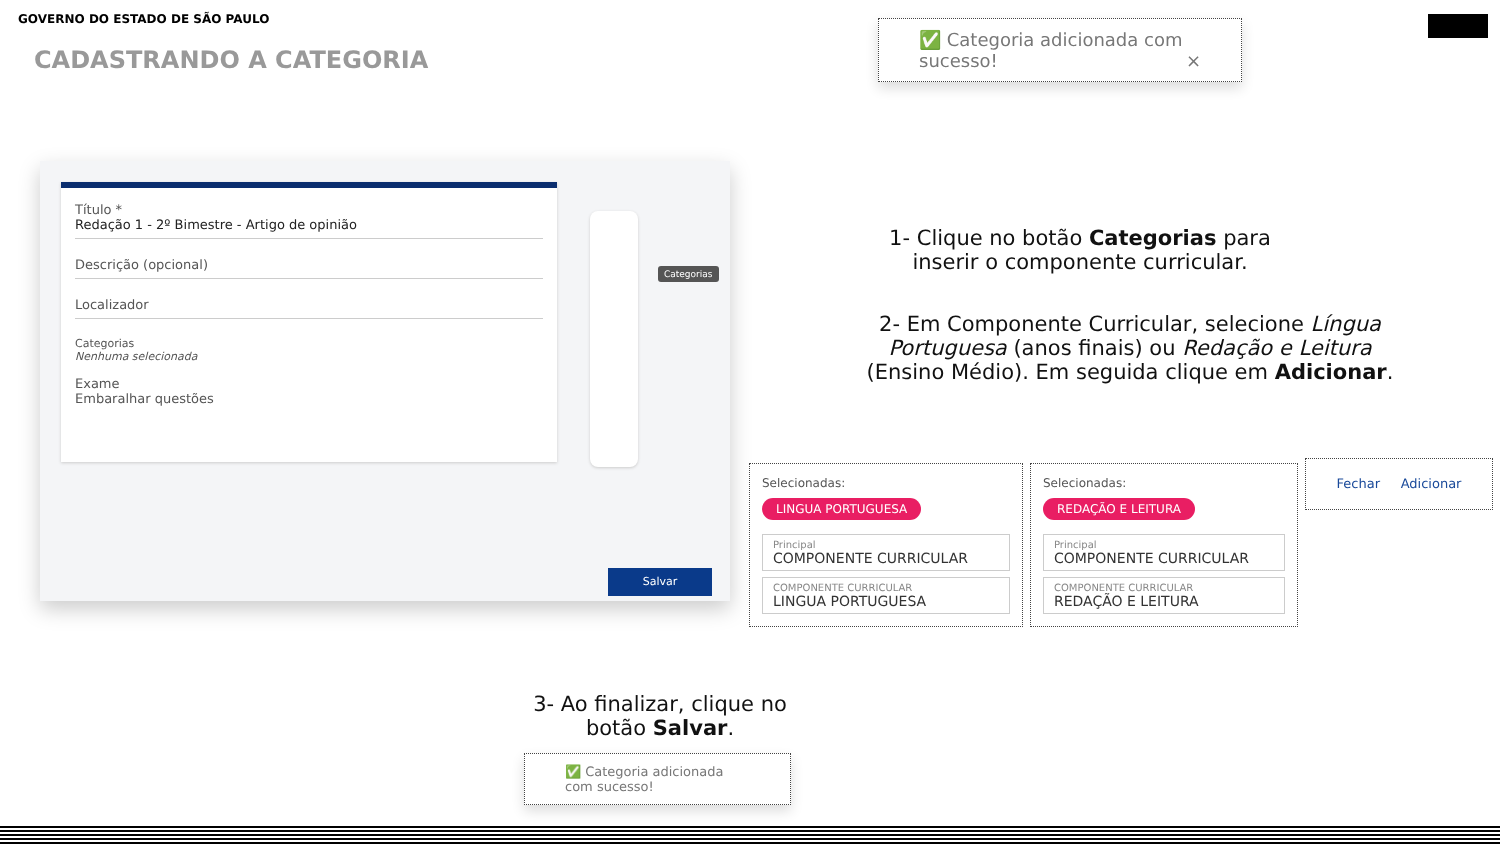GOVERNO DO ESTADO DE SÃO PAULO
CADASTRANDO A CATEGORIA
✅ Categoria adicionada com sucesso! ×
Título *
Redação 1 - 2º Bimestre - Artigo de opinião
Descrição (opcional)
Localizador
Categorias
Nenhuma selecionada
Exame
Embaralhar questões
Categorias
Salvar
1- Clique no botão Categorias para inserir o componente curricular.
2- Em Componente Curricular, selecione Língua Portuguesa (anos finais) ou Redação e Leitura (Ensino Médio). Em seguida clique em Adicionar.
Selecionadas:
LINGUA PORTUGUESA
Principal
COMPONENTE CURRICULAR
COMPONENTE CURRICULAR
LINGUA PORTUGUESA
Selecionadas:
REDAÇÃO E LEITURA
Principal
COMPONENTE CURRICULAR
COMPONENTE CURRICULAR
REDAÇÃO E LEITURA
Fechar Adicionar
3- Ao finalizar, clique no botão Salvar.
✅ Categoria adicionada com sucesso!